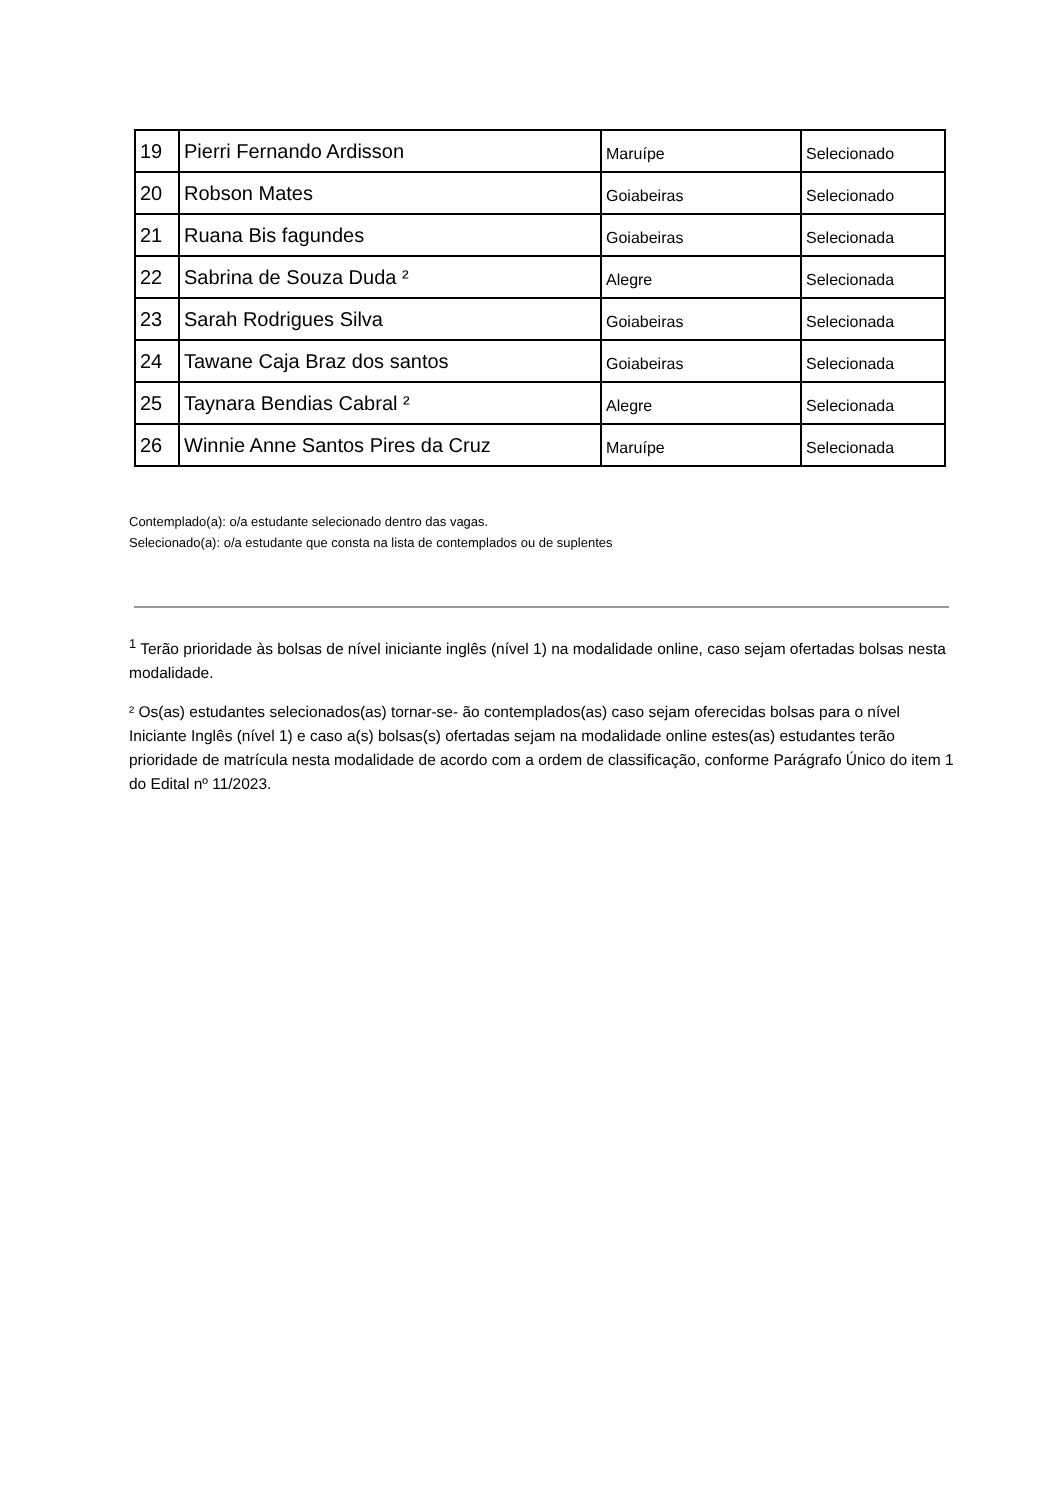| 19 | Pierri Fernando Ardisson | Maruípe | Selecionado |
| 20 | Robson Mates | Goiabeiras | Selecionado |
| 21 | Ruana Bis fagundes | Goiabeiras | Selecionada |
| 22 | Sabrina de Souza Duda ² | Alegre | Selecionada |
| 23 | Sarah Rodrigues Silva | Goiabeiras | Selecionada |
| 24 | Tawane Caja Braz dos santos | Goiabeiras | Selecionada |
| 25 | Taynara Bendias Cabral ² | Alegre | Selecionada |
| 26 | Winnie Anne Santos Pires da Cruz | Maruípe | Selecionada |
Contemplado(a): o/a estudante selecionado dentro das vagas.
Selecionado(a): o/a estudante que consta na lista de contemplados ou de suplentes
<sup>1</sup> Terão prioridade às bolsas de nível iniciante inglês (nível 1) na modalidade online, caso sejam ofertadas bolsas nesta modalidade.
² Os(as) estudantes selecionados(as) tornar-se- ão contemplados(as) caso sejam oferecidas bolsas para o nível Iniciante Inglês (nível 1) e caso a(s) bolsas(s) ofertadas sejam na modalidade online estes(as) estudantes terão prioridade de matrícula nesta modalidade de acordo com a ordem de classificação, conforme Parágrafo Único do item 1 do Edital nº 11/2023.